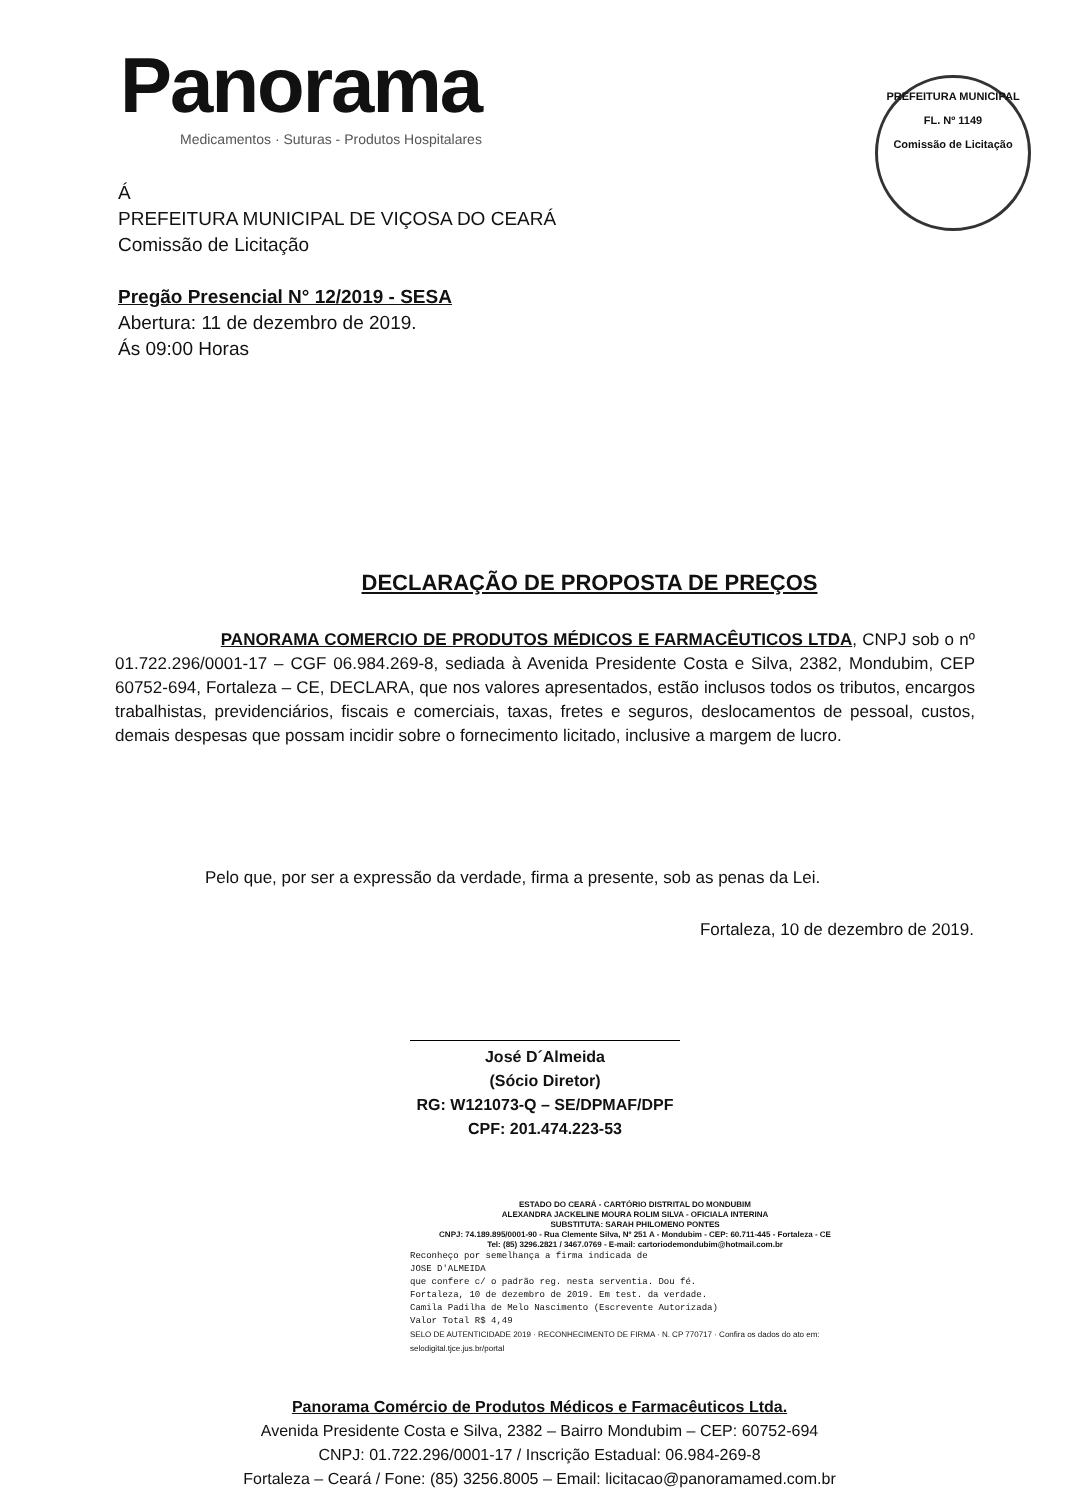Panorama
Medicamentos · Suturas - Produtos Hospitalares
PREFEITURA MUNICIPAL
FL. Nº 1149
Comissão de Licitação
Á
PREFEITURA MUNICIPAL DE VIÇOSA DO CEARÁ
Comissão de Licitação
Pregão Presencial N° 12/2019 - SESA
Abertura: 11 de dezembro de 2019.
Ás 09:00 Horas
DECLARAÇÃO DE PROPOSTA DE PREÇOS
PANORAMA COMERCIO DE PRODUTOS MÉDICOS E FARMACÊUTICOS LTDA, CNPJ sob o nº 01.722.296/0001-17 – CGF 06.984.269-8, sediada à Avenida Presidente Costa e Silva, 2382, Mondubim, CEP 60752-694, Fortaleza – CE, DECLARA, que nos valores apresentados, estão inclusos todos os tributos, encargos trabalhistas, previdenciários, fiscais e comerciais, taxas, fretes e seguros, deslocamentos de pessoal, custos, demais despesas que possam incidir sobre o fornecimento licitado, inclusive a margem de lucro.
Pelo que, por ser a expressão da verdade, firma a presente, sob as penas da Lei.
Fortaleza, 10 de dezembro de 2019.
José D´Almeida
(Sócio Diretor)
RG: W121073-Q – SE/DPMAF/DPF
CPF: 201.474.223-53
ESTADO DO CEARÁ - CARTÓRIO DISTRITAL DO MONDUBIM
ALEXANDRA JACKELINE MOURA ROLIM SILVA - OFICIALA INTERINA
SUBSTITUTA: SARAH PHILOMENO PONTES
CNPJ: 74.189.895/0001-90 - Rua Clemente Silva, Nº 251 A - Mondubim - CEP: 60.711-445 - Fortaleza - CE
Tel: (85) 3296.2821 / 3467.0769 - E-mail: cartoriodemondubim@hotmail.com.br
Reconheço por semelhança a firma indicada de
JOSE D'ALMEIDA
que confere c/ o padrão reg. nesta serventia. Dou fé.
Fortaleza, 10 de dezembro de 2019. Em test. da verdade.
Camila Padilha de Melo Nascimento (Escrevente Autorizada)
Valor Total R$ 4,49
SELO DE AUTENTICIDADE 2019 · RECONHECIMENTO DE FIRMA · N. CP 770717 · Confira os dados do ato em: selodigital.tjce.jus.br/portal
Panorama Comércio de Produtos Médicos e Farmacêuticos Ltda.
Avenida Presidente Costa e Silva, 2382 – Bairro Mondubim – CEP: 60752-694
CNPJ: 01.722.296/0001-17 / Inscrição Estadual: 06.984-269-8
Fortaleza – Ceará / Fone: (85) 3256.8005 – Email: licitacao@panoramamed.com.br